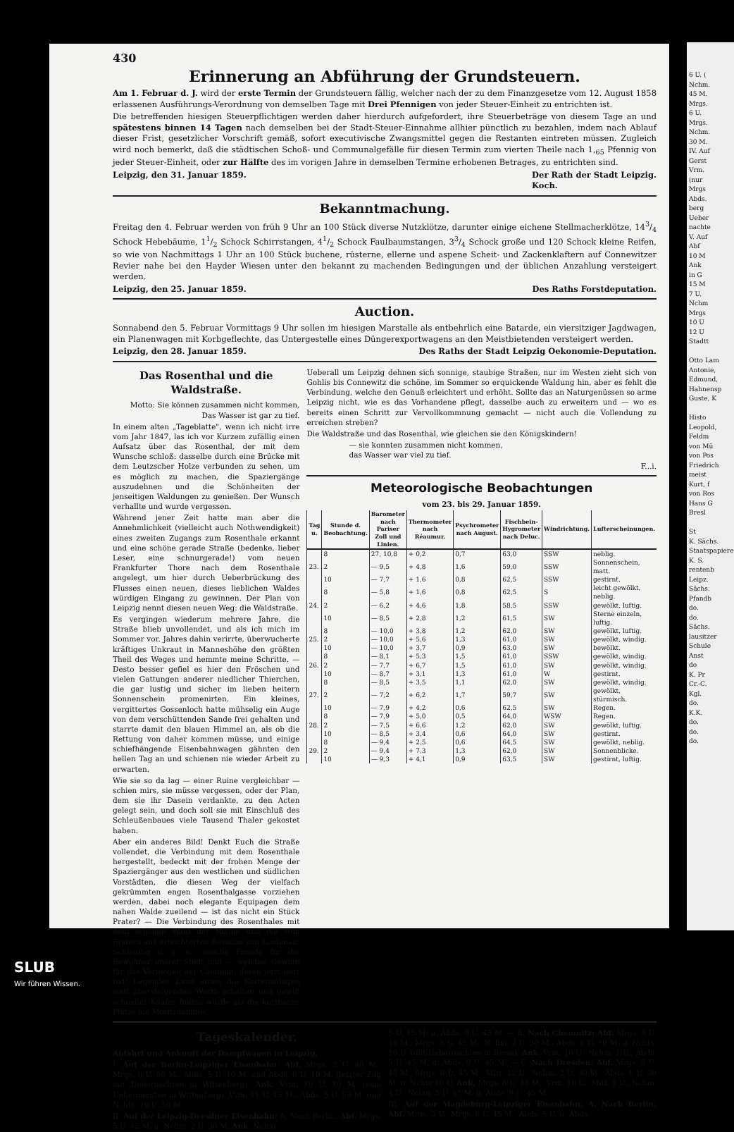430
Erinnerung an Abführung der Grundsteuern.
Am 1. Februar d. J. wird der erste Termin der Grundsteuern fällig, welcher nach der zu dem Finanzgesetze vom 12. August 1858 erlassenen Ausführungs-Verordnung von demselben Tage mit Drei Pfennigen von jeder Steuer-Einheit zu entrichten ist.
Die betreffenden hiesigen Steuerpflichtigen werden daher hierdurch aufgefordert, ihre Steuerbeträge von diesem Tage an und spätestens binnen 14 Tagen nach demselben bei der Stadt-Steuer-Einnahme allhier pünctlich zu bezahlen, indem nach Ablauf dieser Frist, gesetzlicher Vorschrift gemäß, sofort executivische Zwangsmittel gegen die Restanten eintreten müssen. Zugleich wird noch bemerkt, daß die städtischen Schoß- und Communalgefälle für diesen Termin zum vierten Theile nach 1,<sub>65</sub> Pfennig von jeder Steuer-Einheit, oder zur Hälfte des im vorigen Jahre in demselben Termine erhobenen Betrages, zu entrichten sind.
Leipzig, den 31. Januar 1859. Der Rath der Stadt Leipzig.
Koch.
Bekanntmachung.
Freitag den 4. Februar werden von früh 9 Uhr an 100 Stück diverse Nutzklötze, darunter einige eichene Stellmacherklötze, 143/4 Schock Hebebäume, 11/2 Schock Schirrstangen, 41/2 Schock Faulbaumstangen, 33/4 Schock große und 120 Schock kleine Reifen, so wie von Nachmittags 1 Uhr an 100 Stück buchene, rüsterne, ellerne und aspene Scheit- und Zackenklaftern auf Connewitzer Revier nahe bei den Hayder Wiesen unter den bekannt zu machenden Bedingungen und der üblichen Anzahlung versteigert werden.
Leipzig, den 25. Januar 1859. Des Raths Forstdeputation.
Auction.
Sonnabend den 5. Februar Vormittags 9 Uhr sollen im hiesigen Marstalle als entbehrlich eine Batarde, ein viersitziger Jagdwagen, ein Planenwagen mit Korbgeflechte, das Untergestelle eines Düngerexportwagens an den Meistbietenden versteigert werden.
Leipzig, den 28. Januar 1859. Des Raths der Stadt Leipzig Oekonomie-Deputation.
Das Rosenthal und die Waldstraße.
Motto: Sie können zusammen nicht kommen,
Das Wasser ist gar zu tief.
In einem alten „Tageblatte", wenn ich nicht irre vom Jahr 1847, las ich vor Kurzem zufällig einen Aufsatz über das Rosenthal, der mit dem Wunsche schloß: dasselbe durch eine Brücke mit dem Leutzscher Holze verbunden zu sehen, um es möglich zu machen, die Spaziergänge auszudehnen und die Schönheiten der jenseitigen Waldungen zu genießen. Der Wunsch verhallte und wurde vergessen.
Während jener Zeit hatte man aber die Annehmlichkeit (vielleicht auch Nothwendigkeit) eines zweiten Zugangs zum Rosenthale erkannt und eine schöne gerade Straße (bedenke, lieber Leser, eine schnurgerade!) vom neuen Frankfurter Thore nach dem Rosenthale angelegt, um hier durch Ueberbrückung des Flusses einen neuen, dieses lieblichen Waldes würdigen Eingang zu gewinnen. Der Plan von Leipzig nennt diesen neuen Weg: die Waldstraße.
Es vergingen wiederum mehrere Jahre, die Straße blieb unvollendet, und als ich mich im Sommer vor. Jahres dahin verirrte, überwucherte kräftiges Unkraut in Manneshöhe den größten Theil des Weges und hemmte meine Schritte. — Desto besser gefiel es hier den Fröschen und vielen Gattungen anderer niedlicher Thierchen, die gar lustig und sicher im lieben heitern Sonnenschein promenirten. Ein kleines, vergittertes Gossenloch hatte mühselig ein Auge von dem verschüttenden Sande frei gehalten und starrte damit den blauen Himmel an, als ob die Rettung von daher kommen müsse, und einige schiefhängende Eisenbahnwagen gähnten den hellen Tag an und schienen nie wieder Arbeit zu erwarten.
Wie sie so da lag — einer Ruine vergleichbar — schien mirs, sie müsse vergessen, oder der Plan, dem sie ihr Dasein verdankte, zu den Acten gelegt sein, und doch soll sie mit Einschluß des Schleußenbaues viele Tausend Thaler gekostet haben.
Aber ein anderes Bild! Denkt Euch die Straße vollendet, die Verbindung mit dem Rosenthale hergestellt, bedeckt mit der frohen Menge der Spaziergänger aus den westlichen und südlichen Vorstädten, die diesen Weg der vielfach gekrümmten engen Rosenthalgasse vorziehen werden, dabei noch elegante Equipagen dem nahen Walde zueilend — ist das nicht ein Stück Prater? — Die Verbindung des Rosenthales mit dem schönen Wald der Nonne und die vom Erstern aus erleichterten Besuche von Lindenau, Schleußig u. s. w., welche Freude für die Bewohner unsrer Stadt und — welcher Gewinn für das Vermögen der Commun, deren jetzt dort todt liegendes Land einen die Kostenanlagen weit übersteigenden Werth erhalten und gewiß schneller Käufer finden würde als die kostbaren Plätze am Moritzdamme.
Ueberall um Leipzig dehnen sich sonnige, staubige Straßen, nur im Westen zieht sich von Gohlis bis Connewitz die schöne, im Sommer so erquickende Waldung hin, aber es fehlt die Verbindung, welche den Genuß erleichtert und erhöht. Sollte das an Naturgenüssen so arme Leipzig nicht, wie es das Vorhandene pflegt, dasselbe auch zu erweitern und — wo es bereits einen Schritt zur Vervollkommnung gemacht — nicht auch die Vollendung zu erreichen streben?
Die Waldstraße und das Rosenthal, wie gleichen sie den Königskindern!
— sie konnten zusammen nicht kommen,
das Wasser war viel zu tief.
F...i.
Meteorologische Beobachtungen
vom 23. bis 29. Januar 1859.
| Tag u. | Stunde d. Beobachtung. | Barometer nach Pariser Zoll und Linien. | Thermometer nach Réaumur. | Psychrometer nach August. | Fischbein-Hygrometer nach Deluc. | Windrichtung. | Lufterscheinungen. |
| --- | --- | --- | --- | --- | --- | --- | --- |
| 23. | 8 | 27, 10,8 | + 0,2 | 0,7 | 63,0 | SSW | neblig. |
| | 2 | — 9,5 | + 4,8 | 1,6 | 59,0 | SSW | Sonnenschein, matt. |
| | 10 | — 7,7 | + 1,6 | 0,8 | 62,5 | SSW | gestirnt. |
| 24. | 8 | — 5,8 | + 1,6 | 0,8 | 62,5 | S | leicht gewölkt, neblig. |
| | 2 | — 6,2 | + 4,6 | 1,8 | 58,5 | SSW | gewölkt, luftig. |
| | 10 | — 8,5 | + 2,8 | 1,2 | 61,5 | SW | Sterne einzeln, luftig. |
| 25. | 8 | — 10,0 | + 3,8 | 1,2 | 62,0 | SW | gewölkt, luftig. |
| | 2 | — 10,0 | + 5,6 | 1,3 | 61,0 | SW | gewölkt, windig. |
| | 10 | — 10,0 | + 3,7 | 0,9 | 63,0 | SW | bewölkt. |
| 26. | 8 | — 8,1 | + 5,3 | 1,5 | 61,0 | SSW | gewölkt, windig. |
| | 2 | — 7,7 | + 6,7 | 1,5 | 61,0 | SW | gewölkt, windig. |
| | 10 | — 8,7 | + 3,1 | 1,3 | 61,0 | W | gestirnt. |
| 27. | 8 | — 8,5 | + 3,5 | 1,1 | 62,0 | SW | gewölkt, windig. |
| | 2 | — 7,2 | + 6,2 | 1,7 | 59,7 | SW | gewölkt, stürmisch. |
| | 10 | — 7,9 | + 4,2 | 0,6 | 62,5 | SW | Regen. |
| 28. | 8 | — 7,9 | + 5,0 | 0,5 | 64,0 | WSW | Regen. |
| | 2 | — 7,5 | + 6,6 | 1,2 | 62,0 | SW | gewölkt, luftig. |
| | 10 | — 8,5 | + 3,4 | 0,6 | 64,0 | SW | gestirnt. |
| 29. | 8 | — 9,4 | + 2,5 | 0,6 | 64,5 | SW | gewölkt, neblig. |
| | 2 | — 9,4 | + 7,3 | 1,3 | 62,0 | SW | Sonnenblicke. |
| | 10 | — 9,3 | + 4,1 | 0,9 | 63,5 | SW | gestirnt, luftig. |
Tageskalender.
Abfahrt und Ankunft der Dampfwagen in Leipzig.
I. Auf der Berlin-Leipziger Eisenbahn: Abf. Mrgs. 3 U. 40 M., Mrgs. 8 U. 50 M., Abds. 5 U. 10 M. und Abds. 6 U. 10 M. (letzter Zug mit Uebernachten in Wittenberg). Ank. Vrm. 10 U. 10 M. (vom Uebernachten in Wittenberg), Vrm. 11 U. 15 M., Abds. 5 U. 50 M. und Nchts. 10 U. 50 M.
II. Auf der Leipzig-Dresdner Eisenbahn: A. Nach Berlin: Abf. Mrgs. 5 U. 45 M. u. Nchm. 2 U. 30 M. Ank. Nchm.
5 U. 45 M. u. Abds. 9 U. 45 M. — B. Nach Chemnitz: Abf. Mrgs. 5 U. 45 M., Mrgs. 8 U. 45 M., Nchm. 2 U. 30 M., Abds. 6 U. 30 M. u. Nchts. 10 U. (mit Uebernachten in Riesa). Ank. Vrm. 10 U., Nchm. 1 U., Abds. 5 U. 45 M. u. Abds. 9 U. 45 M. — C. Nach Dresden: Abf. Mrgs. 5 U. 45 M., Mrgs. 8 U. 45 M., Mitt. 12 U., Nchm. 2 U. 30 M., Abds. 6 U. 30 M. u. Nchts 10 U. Ank. Mrgs. 6 U. 45 M., Vrm. 10 U., Mitt. 1 U., Nchm. 4 U., Nchm. 5 U. 45 M. u. Abds. 9 U. 45 M.
III. Auf der Magdeburg-Leipziger Eisenbahn: A. Nach Berlin: Abf. Mrgs. 3 U., Mrgs. 8 U. 45 M., Abds. 5 U. u. Abds.
6 U. (
Nchm.
45 M.
Mrgs.
6 U.
Mrgs.
Nchm.
30 M.
IV. Auf
Gerst
Vrm.
(nur
Mrgs
Abds.
berg
Ueber
nachte
V. Auf
Abf
10 M
Ank
in G
15 M
7 U.
Nchm
Mrgs
10 U
12 U
Stadtt
Otto Lam
Antonie,
Edmund,
Hahnensp
Guste, K
Histo
Leopold,
Feldm
von Mü
von Pos
Friedrich
meist
Kurt, f
von Ros
Hans G
Bresl
St
K. Sächs. Staatspapiere.
K. S.
rentenb
Leipz.
Sächs.
Pfandb
do.
do.
Sächs. lausitzer
Schule
Anst
do
K. Pr
Cr.-C.
Kgl.
do.
K.K.
do.
do.
do.
SLUB
Wir führen Wissen.